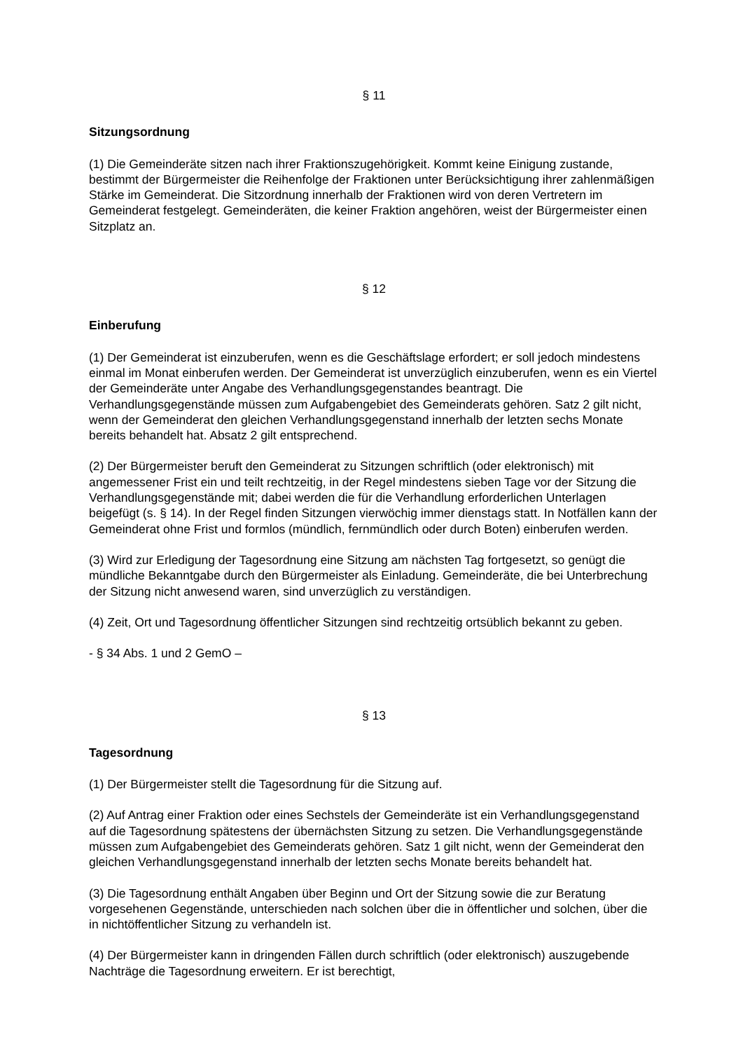§ 11
Sitzungsordnung
(1) Die Gemeinderäte sitzen nach ihrer Fraktionszugehörigkeit. Kommt keine Einigung zustande, bestimmt der Bürgermeister die Reihenfolge der Fraktionen unter Berücksichtigung ihrer zahlenmäßigen Stärke im Gemeinderat. Die Sitzordnung innerhalb der Fraktionen wird von deren Vertretern im Gemeinderat festgelegt. Gemeinderäten, die keiner Fraktion angehören, weist der Bürgermeister einen Sitzplatz an.
§ 12
Einberufung
(1) Der Gemeinderat ist einzuberufen, wenn es die Geschäftslage erfordert; er soll jedoch mindestens einmal im Monat einberufen werden. Der Gemeinderat ist unverzüglich einzuberufen, wenn es ein Viertel der Gemeinderäte unter Angabe des Verhandlungsgegenstandes beantragt. Die Verhandlungsgegenstände müssen zum Aufgabengebiet des Gemeinderats gehören. Satz 2 gilt nicht, wenn der Gemeinderat den gleichen Verhandlungsgegenstand innerhalb der letzten sechs Monate bereits behandelt hat. Absatz 2 gilt entsprechend.
(2) Der Bürgermeister beruft den Gemeinderat zu Sitzungen schriftlich (oder elektronisch) mit angemessener Frist ein und teilt rechtzeitig, in der Regel mindestens sieben Tage vor der Sitzung die Verhandlungsgegenstände mit; dabei werden die für die Verhandlung erforderlichen Unterlagen beigefügt (s. § 14). In der Regel finden Sitzungen vierwöchig immer dienstags statt. In Notfällen kann der Gemeinderat ohne Frist und formlos (mündlich, fernmündlich oder durch Boten) einberufen werden.
(3) Wird zur Erledigung der Tagesordnung eine Sitzung am nächsten Tag fortgesetzt, so genügt die mündliche Bekanntgabe durch den Bürgermeister als Einladung. Gemeinderäte, die bei Unterbrechung der Sitzung nicht anwesend waren, sind unverzüglich zu verständigen.
(4) Zeit, Ort und Tagesordnung öffentlicher Sitzungen sind rechtzeitig ortsüblich bekannt zu geben.
- § 34 Abs. 1 und 2 GemO –
§ 13
Tagesordnung
(1) Der Bürgermeister stellt die Tagesordnung für die Sitzung auf.
(2) Auf Antrag einer Fraktion oder eines Sechstels der Gemeinderäte ist ein Verhandlungsgegenstand auf die Tagesordnung spätestens der übernächsten Sitzung zu setzen. Die Verhandlungsgegenstände müssen zum Aufgabengebiet des Gemeinderats gehören. Satz 1 gilt nicht, wenn der Gemeinderat den gleichen Verhandlungsgegenstand innerhalb der letzten sechs Monate bereits behandelt hat.
(3) Die Tagesordnung enthält Angaben über Beginn und Ort der Sitzung sowie die zur Beratung vorgesehenen Gegenstände, unterschieden nach solchen über die in öffentlicher und solchen, über die in nichtöffentlicher Sitzung zu verhandeln ist.
(4) Der Bürgermeister kann in dringenden Fällen durch schriftlich (oder elektronisch) auszugebende Nachträge die Tagesordnung erweitern. Er ist berechtigt,